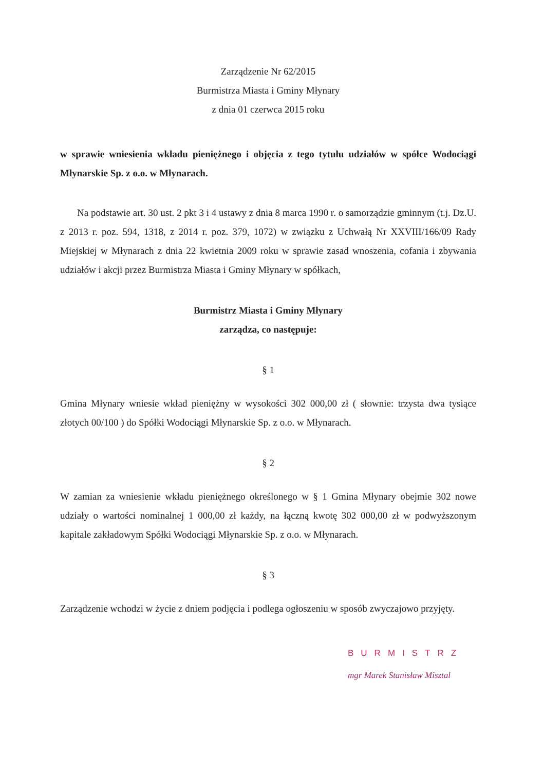Zarządzenie Nr 62/2015
Burmistrza Miasta i Gminy Młynary
z dnia 01 czerwca 2015 roku
w sprawie wniesienia wkładu pieniężnego i objęcia z tego tytułu udziałów w spółce Wodociągi Młynarskie Sp. z o.o. w Młynarach.
Na podstawie art. 30 ust. 2 pkt 3 i 4 ustawy z dnia 8 marca 1990 r. o samorządzie gminnym (t.j. Dz.U. z 2013 r. poz. 594, 1318, z 2014 r. poz. 379, 1072) w związku z Uchwałą Nr XXVIII/166/09 Rady Miejskiej w Młynarach z dnia 22 kwietnia 2009 roku w sprawie zasad wnoszenia, cofania i zbywania udziałów i akcji przez Burmistrza Miasta i Gminy Młynary w spółkach,
Burmistrz Miasta i Gminy Młynary
zarządza, co następuje:
§ 1
Gmina Młynary wniesie wkład pieniężny w wysokości 302 000,00 zł ( słownie: trzysta dwa tysiące złotych 00/100 ) do Spółki Wodociągi Młynarskie Sp. z o.o. w Młynarach.
§ 2
W zamian za wniesienie wkładu pieniężnego określonego w § 1 Gmina Młynary obejmie 302 nowe udziały o wartości nominalnej 1 000,00 zł każdy, na łączną kwotę 302 000,00 zł w podwyższonym kapitale zakładowym Spółki Wodociągi Młynarskie Sp. z o.o. w Młynarach.
§ 3
Zarządzenie wchodzi w życie z dniem podjęcia i podlega ogłoszeniu w sposób zwyczajowo przyjęty.
BURMISTRZ
mgr Marek Stanisław Misztal